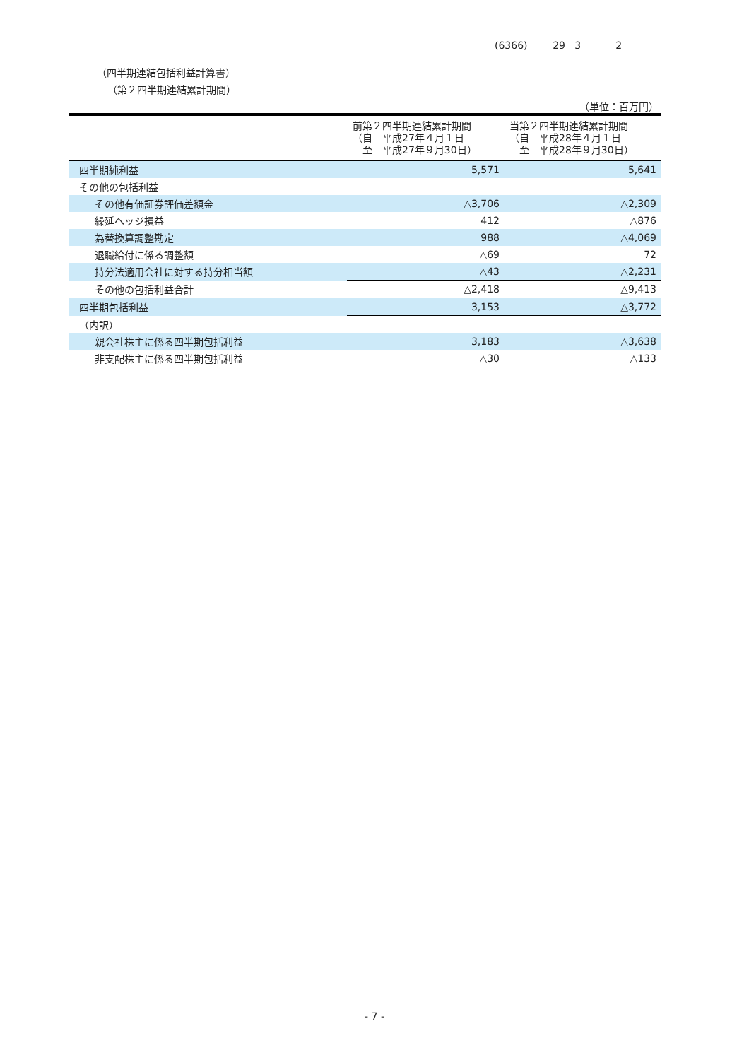(6366) 29 3 2
（四半期連結包括利益計算書）
（第２四半期連結累計期間）
（単位：百万円）
| | 前第２四半期連結累計期間 （自 平成27年４月１日 至 平成27年９月30日） | 当第２四半期連結累計期間 （自 平成28年４月１日 至 平成28年９月30日） |
| --- | --- | --- |
| 四半期純利益 | 5,571 | 5,641 |
| その他の包括利益 | | |
| その他有価証券評価差額金 | △3,706 | △2,309 |
| 繰延ヘッジ損益 | 412 | △876 |
| 為替換算調整勘定 | 988 | △4,069 |
| 退職給付に係る調整額 | △69 | 72 |
| 持分法適用会社に対する持分相当額 | △43 | △2,231 |
| その他の包括利益合計 | △2,418 | △9,413 |
| 四半期包括利益 | 3,153 | △3,772 |
| （内訳） | | |
| 親会社株主に係る四半期包括利益 | 3,183 | △3,638 |
| 非支配株主に係る四半期包括利益 | △30 | △133 |
- 7 -